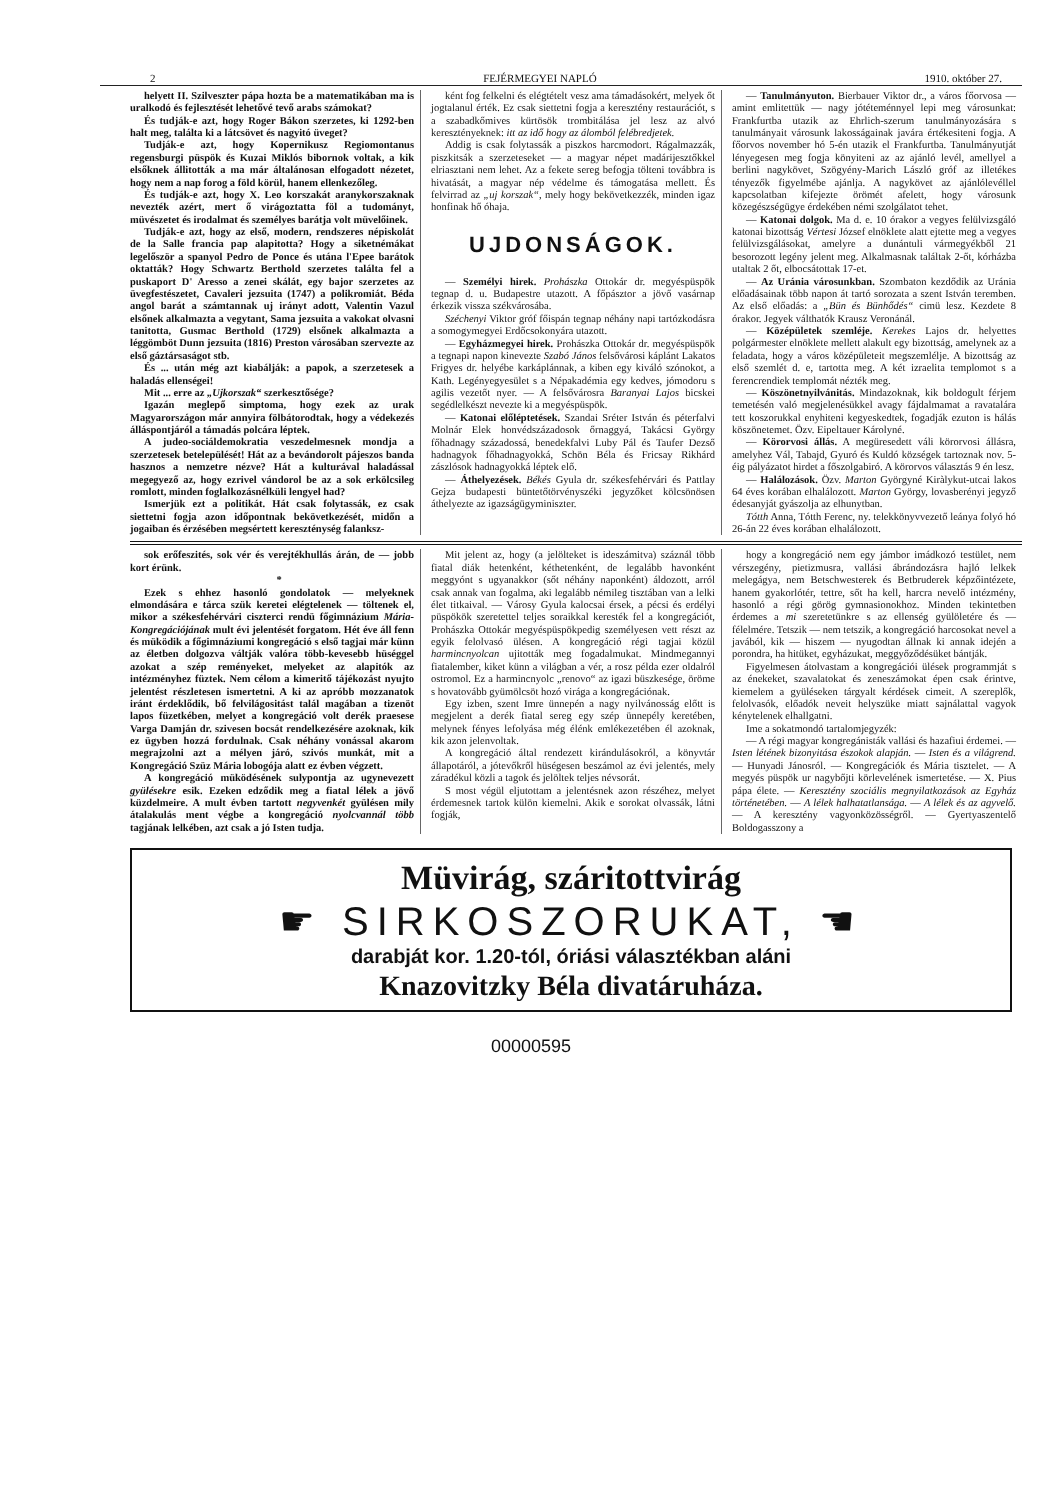2 FEJÉRMEGYEI NAPLÓ 1910. október 27.
helyett II. Szilveszter pápa hozta be a matematikában ma is uralkodó és fejlesztését lehetővé tevő arabs számokat?
És tudják-e azt, hogy Roger Bákon szerzetes, ki 1292-ben halt meg, találta ki a látcsövet és nagyitó üveget?
Tudják-e azt, hogy Kopernikusz Regiomontanus regensburgi püspök és Kuzai Miklós bibornok voltak, a kik elsőknek állitották a ma már általánosan elfogadott nézetet, hogy nem a nap forog a föld körül, hanem ellenkezőleg.
És tudják-e azt, hogy X. Leo korszakát aranykorszaknak nevezték azért, mert ő virágoztatta föl a tudományt, müvészetet és irodalmat és személyes barátja volt müvelőinek.
Tudják-e azt, hogy az első, modern, rendszeres népiskolát de la Salle francia pap alapitotta? Hogy a siketnémákat legelőször a spanyol Pedro de Ponce és utána l'Epee barátok oktatták? Hogy Schwartz Berthold szerzetes találta fel a puskaport D' Aresso a zenei skálát, egy bajor szerzetes az üvegfestészetet, Cavaleri jezsuita (1747) a polikromiát. Béda angol barát a számtannak uj irányt adott, Valentin Vazul elsőnek alkalmazta a vegytant, Sama jezsuita a vakokat olvasni tanitotta, Gusmac Berthold (1729) elsőnek alkalmazta a léggömböt Dunn jezsuita (1816) Preston városában szervezte az első gáztársaságot stb.
És ... után még azt kiabálják: a papok, a szerzetesek a haladás ellenségei!
Mit ... erre az „Ujkorszak“ szerkesztősége?
Igazán meglepő simptoma, hogy ezek az urak Magyarországon már annyira fölbátorodtak, hogy a védekezés álláspontjáról a támadás polcára léptek.
A judeo-sociáldemokratia veszedelmesnek mondja a szerzetesek betelepülését! Hát az a bevándorolt pájeszos banda hasznos a nemzetre nézve? Hát a kulturával haladással megegyező az, hogy ezrivel vándorol be az a sok erkölcsileg romlott, minden foglalkozásnélküli lengyel had?
Ismerjük ezt a politikát. Hát csak folytassák, ez csak siettetni fogja azon időpontnak bekövetkezését, midőn a jogaiban és érzésében megsértett kereszténység falanksz-
ként fog felkelni és elégtételt vesz ama támadásokért, melyek őt jogtalanul érték. Ez csak siettetni fogja a keresztény restaurációt, s a szabadkőmives kürtösök trombitálása jel lesz az alvó keresztényeknek: itt az idő hogy az álomból felébredjetek.
Addig is csak folytassák a piszkos harcmodort. Rágalmazzák, piszkitsák a szerzeteseket — a magyar népet madárijesztőkkel elriasztani nem lehet. Az a fekete sereg befogja tölteni továbbra is hivatását, a magyar nép védelme és támogatása mellett. És felvirrad az „uj korszak“, mely hogy bekövetkezzék, minden igaz honfinak hő óhaja.
UJDONSÁGOK.
— Személyi hirek. Prohászka Ottokár dr. megyéspüspök tegnap d. u. Budapestre utazott. A főpásztor a jövő vasárnap érkezik vissza székvárosába.
Széchenyi Viktor gróf főispán tegnap néhány napi tartózkodásra a somogymegyei Erdőcsokonyára utazott.
— Egyházmegyei hirek. Prohászka Ottokár dr. megyéspüspök a tegnapi napon kinevezte Szabó János felsővárosi káplánt Lakatos Frigyes dr. helyébe karkáplánnak, a kiben egy kiváló szónokot, a Kath. Legényegyesület s a Népakadémia egy kedves, jómodoru s agilis vezetőt nyer. — A felsővárosra Baranyai Lajos bicskei segédlelkészt nevezte ki a megyéspüspök.
— Katonai előléptetések. Szandai Sréter István és péterfalvi Molnár Elek honvédszázadosok őrnaggyá, Takácsi György főhadnagy századossá, benedekfalvi Luby Pál és Taufer Dezső hadnagyok főhadnagyokká, Schön Béla és Fricsay Rikhárd zászlósok hadnagyokká léptek elő.
— Áthelyezések. Békés Gyula dr. székesfehérvári és Pattlay Gejza budapesti büntetőtörvényszéki jegyzőket kölcsönösen áthelyezte az igazságügyminiszter.
— Tanulmányuton. Bierbauer Viktor dr., a város főorvosa — amint emlitettük — nagy jótéteménnyel lepi meg városunkat: Frankfurtba utazik az Ehrlich-szerum tanulmányozására s tanulmányait városunk lakosságainak javára értékesiteni fogja. A főorvos november hó 5-én utazik el Frankfurtba. Tanulmányutját lényegesen meg fogja könyiteni az az ajánló levél, amellyel a berlini nagykövet, Szögyény-Marich László gróf az illetékes tényezők figyelmébe ajánlja. A nagykövet az ajánlólevéllel kapcsolatban kifejezte örömét afelett, hogy városunk közegészségügye érdekében némi szolgálatot tehet.
— Katonai dolgok. Ma d. e. 10 órakor a vegyes felülvizsgáló katonai bizottság Vértesi József elnöklete alatt ejtette meg a vegyes felülvizsgálásokat, amelyre a dunántuli vármegyékből 21 besorozott legény jelent meg. Alkalmasnak találtak 2-őt, kórházba utaltak 2 őt, elbocsátottak 17-et.
— Az Uránia városunkban. Szombaton kezdődik az Uránia előadásainak több napon át tartó sorozata a szent István teremben. Az első előadás: a „Bün és Bünhődés“ cimü lesz. Kezdete 8 órakor. Jegyek válthatók Krausz Veronánál.
— Középületek szemléje. Kerekes Lajos dr. helyettes polgármester elnöklete mellett alakult egy bizottság, amelynek az a feladata, hogy a város középületeit megszemlélje. A bizottság az első szemlét d. e, tartotta meg. A két izraelita templomot s a ferencrendiek templomát nézték meg.
— Köszönetnyilvánitás. Mindazoknak, kik boldogult férjem temetésén való megjelenésükkel avagy fájdalmamat a ravatalára tett koszorukkal enyhiteni kegyeskedtek, fogadják ezuton is hálás köszönetemet. Özv. Eipeltauer Károlyné.
— Körorvosi állás. A megüresedett váli körorvosi állásra, amelyhez Vál, Tabajd, Gyuró és Kuldó községek tartoznak nov. 5-éig pályázatot hirdet a főszolgabiró. A körorvos választás 9 én lesz.
— Halálozások. Özv. Marton Györgyné Kiràlykut-utcai lakos 64 éves korában elhalálozott. Marton György, lovasberényi jegyző édesanyját gyászolja az elhunytban.
Tótth Anna, Tótth Ferenc, ny. telekkönyvvezető leánya folyó hó 26-án 22 éves korában elhalálozott.
sok erőfeszités, sok vér és verejtékhullás árán, de — jobb kort érünk.
*
Ezek s ehhez hasonló gondolatok — melyeknek elmondására e tárca szük keretei elégtelenek — töltenek el, mikor a székesfehérvári ciszterci rendü főgimnázium Mária-Kongregációjának mult évi jelentését forgatom. Hét éve áll fenn és müködik a főgimnáziumi kongregáció s első tagjai már künn az életben dolgozva váltják valóra több-kevesebb hüséggel azokat a szép reményeket, melyeket az alapitók az intézményhez füztek. Nem célom a kimeritő tájékozást nyujto jelentést részletesen ismertetni. A ki az apróbb mozzanatok iránt érdeklődik, bő felvilágositást talál magában a tizenöt lapos füzetkében, melyet a kongregáció volt derék praesese Varga Damján dr. szivesen bocsát rendelkezésére azoknak, kik ez ügyben hozzá fordulnak. Csak néhány vonással akarom megrajzolni azt a mélyen járó, szivós munkát, mit a Kongregáció Szüz Mária lobogója alatt ez évben végzett.
A kongregáció müködésének sulypontja az ugynevezett gyülésekre esik. Ezeken edződik meg a fiatal lélek a jövő küzdelmeire. A mult évben tartott negyvenkét gyülésen mily átalakulás ment végbe a kongregáció nyolcvannál több tagjának lelkében, azt csak a jó Isten tudja.
Mit jelent az, hogy (a jelölteket is ideszámitva) száznál több fiatal diák hetenként, kéthetenként, de legalább havonként meggyónt s ugyanakkor (sőt néhány naponként) áldozott, arról csak annak van fogalma, aki legalább némileg tisztában van a lelki élet titkaival. — Városy Gyula kalocsai érsek, a pécsi és erdélyi püspökök szeretettel teljes soraikkal keresték fel a kongregációt, Prohászka Ottokár megyéspüspökpedig személyesen vett részt az egyik felolvasó ülésen. A kongregáció régi tagjai közül harmincnyolcan ujitották meg fogadalmukat. Mindmegannyi fiatalember, kiket künn a világban a vér, a rosz példa ezer oldalról ostromol. Ez a harmincnyolc „renovo“ az igazi büszkesége, öröme s hovatovább gyümölcsöt hozó virága a kongregációnak.
Egy izben, szent Imre ünnepén a nagy nyilvánosság előtt is megjelent a derék fiatal sereg egy szép ünnepély keretében, melynek fényes lefolyása még élénk emlékezetében él azoknak, kik azon jelenvoltak.
A kongregáció által rendezett kirándulásokról, a könyvtár állapotáról, a jótevőkről hüségesen beszámol az évi jelentés, mely záradékul közli a tagok és jelöltek teljes névsorát.
S most végül eljutottam a jelentésnek azon részéhez, melyet érdemesnek tartok külön kiemelni. Akik e sorokat olvassák, látni fogják,
hogy a kongregáció nem egy jámbor imádkozó testület, nem vérszegény, pietizmusra, vallási ábrándozásra hajló lelkek melegágya, nem Betschwesterek és Betbruderek képzőintézete, hanem gyakorlótér, tettre, sőt ha kell, harcra nevelő intézmény, hasonló a régi görög gymnasionokhoz. Minden tekintetben érdemes a mi szeretetünkre s az ellenség gyülöletére és — félelmére. Tetszik — nem tetszik, a kongregáció harcosokat nevel a javából, kik — hiszem — nyugodtan állnak ki annak idején a porondra, ha hitüket, egyházukat, meggyőződésüket bántják.
Figyelmesen átolvastam a kongregációi ülések programmját s az énekeket, szavalatokat és zeneszámokat épen csak érintve, kiemelem a gyüléseken tárgyalt kérdések cimeit. A szereplők, felolvasók, előadók neveit helyszüke miatt sajnálattal vagyok kénytelenek elhallgatni.
Ime a sokatmondó tartalomjegyzék:
— A régi magyar kongregánisták vallási és hazafiui érdemei. — Isten létének bizonyitása észokok alapján. — Isten és a világrend. — Hunyadi Jánosról. — Kongregációk és Mária tisztelet. — A megyés püspök ur nagybőjti körlevelének ismertetése. — X. Pius pápa élete. — Keresztény szociális megnyilatkozások az Egyház történetében. — A lélek halhatatlansága. — A lélek és az agyvelő. — A keresztény vagyonközösségről. — Gyertyaszentelő Boldogasszony a
Müvirág, száritottvirág
☛ SIRKOSZORUKAT, ☚
darabját kor. 1.20-tól, óriási választékban aláni
Knazovitzky Béla divatáruháza.
00000595